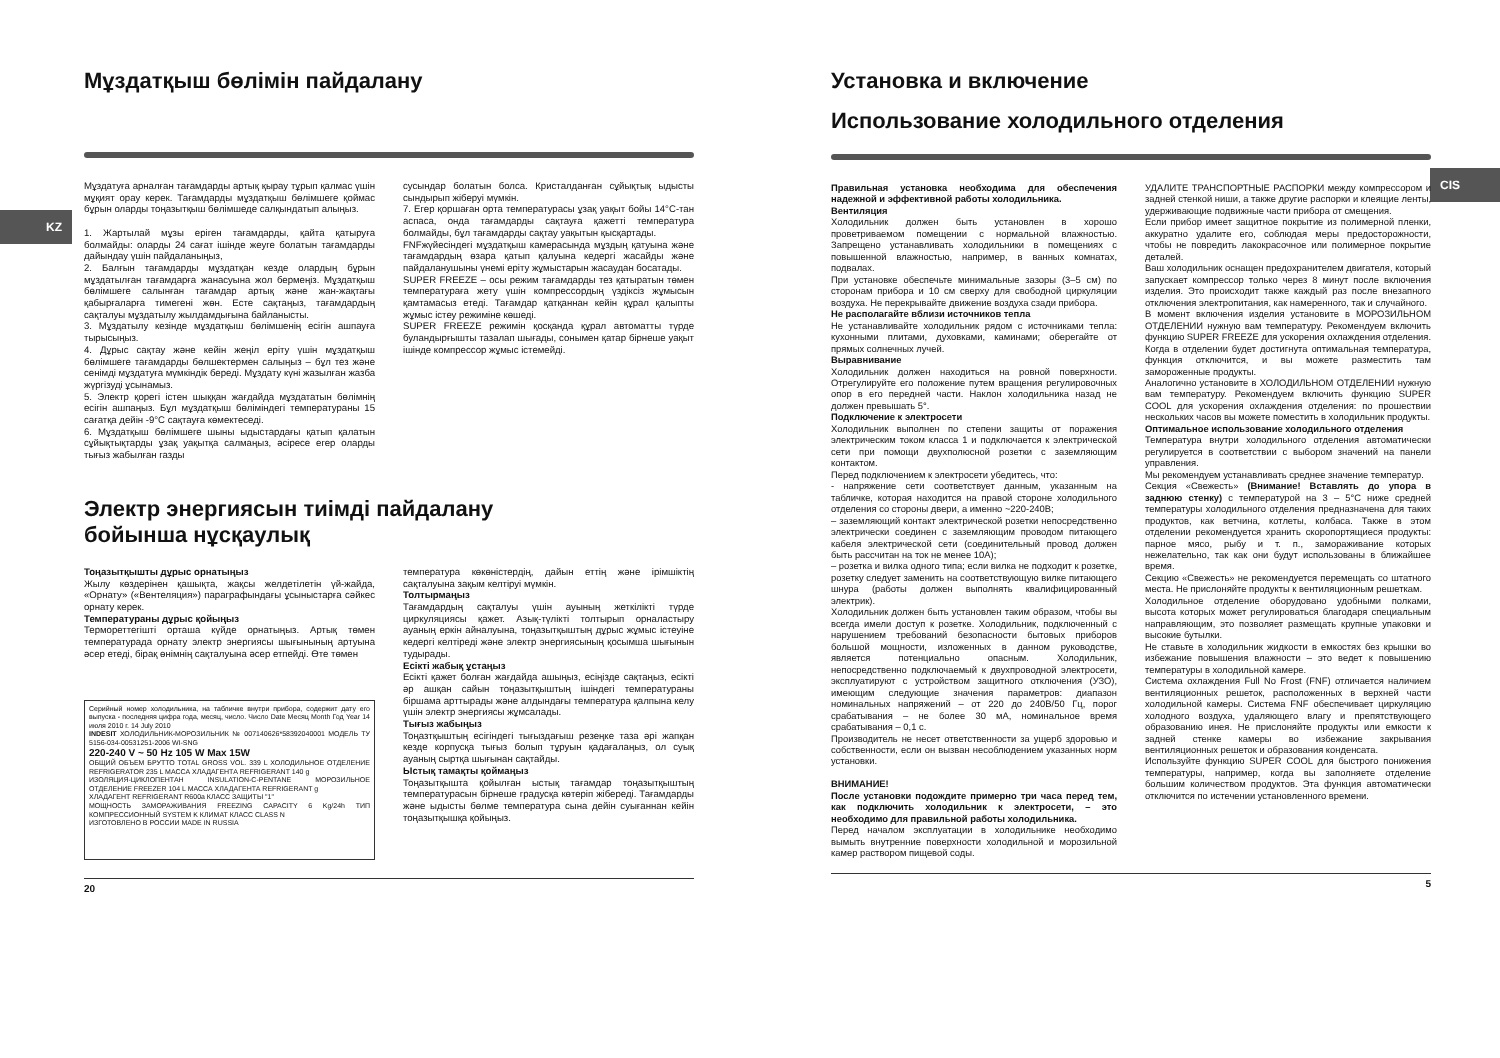KZ
CIS
Мұздатқыш бөлімін пайдалану
Мұздатуға арналған тағамдарды артық қырау тұрып қалмас үшін мұқият орау керек. Тағамдарды мұздатқыш бөлімшеге қоймас бұрын оларды тоңазытқыш бөлімшеде салқындатып алыңыз.
1. Жартылай мұзы еріген тағамдарды, қайта қатыруға болмайды: оларды 24 сағат ішінде жеуге болатын тағамдарды дайындау үшін пайдаланыңыз,
2. Балғын тағамдарды мұздатқан кезде олардың бұрын мұздатылған тағамдарға жанасуына жол бермеңіз. Мұздатқыш бөлімшеге салынған тағамдар артық және жан-жақтағы қабырғаларға тимегені жөн. Есте сақтаңыз, тағамдардың сақталуы мұздатылу жылдамдығына байланысты.
3. Мұздатылу кезінде мұздатқыш бөлімшенің есігін ашпауға тырысыңыз.
4. Дұрыс сақтау және кейін жеңіл еріту үшін мұздатқыш бөлімшеге тағамдарды бөлшектермен салыңыз – бұл тез және сенімді мұздатуға мүмкіндік береді. Мұздату күні жазылған жазба жүргізуді ұсынамыз.
5. Электр қорегі істен шыққан жағдайда мұздататын бөлімнің есігін ашпаңыз. Бұл мұздатқыш бөліміндегі температураны 15 сағатқа дейін -9°C сақтауға көмектеседі.
6. Мұздатқыш бөлімшеге шыны ыдыстардағы қатып қалатын сұйықтықтарды ұзақ уақытқа салмаңыз, әсіресе егер оларды тығыз жабылған газды
сусындар болатын болса. Кристалданған сұйықтық ыдысты сындырып жіберуі мүмкін.
7. Егер қоршаған орта температурасы ұзақ уақыт бойы 14°C-тан аспаса, онда тағамдарды сақтауға қажетті температура болмайды, бұл тағамдарды сақтау уақытын қысқартады.
FNFжүйесіндегі мұздатқыш камерасында мұздың қатуына және тағамдардың өзара қатып қалуына кедергі жасайды және пайдаланушыны үнемі еріту жұмыстарын жасаудан босатады.
SUPER FREEZE – осы режим тағамдарды тез қатыратын төмен температураға жету үшін компрессордың үздіксіз жұмысын қамтамасыз етеді. Тағамдар қатқаннан кейін құрал қалыпты жұмыс істеу режиміне көшеді.
SUPER FREEZE режимін қосқанда құрал автоматты түрде буландырғышты тазалап шығады, сонымен қатар бірнеше уақыт ішінде компрессор жұмыс істемейді.
Электр энергиясын тиімді пайдалану
бойынша нұсқаулық
Тоңазытқышты дұрыс орнатыңыз
Жылу көздерінен қашықта, жақсы желдетілетін үй-жайда, «Орнату» («Вентеляция») параграфындағы ұсыныстарға сәйкес орнату керек.
Температураны дұрыс қойыңыз
Термореттегішті орташа күйде орнатыңыз. Артық төмен температурада орнату электр энергиясы шығынының артуына әсер етеді, бірақ өнімнің сақталуына әсер етпейді. Өте төмен
Серийный номер холодильника, на табличке внутри прибора, содержит дату его выпуска - последняя цифра года, месяц, число. Число Date Месяц Month Год Year 14 июля 2010 г. 14 July 2010
INDESIT ХОЛОДИЛЬНИК-МОРОЗИЛЬНИК № 007140626*58392040001 МОДЕЛЬ ТУ 5156-034-00531251-2006 WI-SNG
220-240 V ~ 50 Hz 105 W Max 15W
ОБЩИЙ ОБЪЕМ БРУТТО TOTAL GROSS VOL. 339 L ХОЛОДИЛЬНОЕ ОТДЕЛЕНИЕ REFRIGERATOR 235 L МАССА ХЛАДАГЕНТА REFRIGERANT 140 g
ИЗОЛЯЦИЯ-ЦИКЛОПЕНТАН INSULATION-C-PENTANE МОРОЗИЛЬНОЕ ОТДЕЛЕНИЕ FREEZER 104 L МАССА ХЛАДАГЕНТА REFRIGERANT g
ХЛАДАГЕНТ REFRIGERANT R600a КЛАСС ЗАЩИТЫ "1"
МОЩНОСТЬ ЗАМОРАЖИВАНИЯ FREEZING CAPACITY 6 Kg/24h ТИП КОМПРЕССИОННЫЙ SYSTEM K КЛИМАТ КЛАСС CLASS N
ИЗГОТОВЛЕНО В РОССИИ MADE IN RUSSIA
температура көкөністердің, дайын еттің және ірімшіктің сақталуына зақым келтіруі мүмкін.
Толтырмаңыз
Тағамдардың сақталуы үшін ауының жеткілікті түрде циркуляциясы қажет. Азық-түлікті толтырып орналастыру ауаның еркін айналуына, тоңазытқыштың дұрыс жұмыс істеуіне кедергі келтіреді және электр энергиясының қосымша шығынын тудырады.
Есікті жабық ұстаңыз
Есікті қажет болған жағдайда ашыңыз, есіңізде сақтаңыз, есікті әр ашқан сайын тоңазытқыштың ішіндегі температураны біршама арттырады және алдындағы температура қалпына келу үшін электр энергиясы жұмсалады.
Тығыз жабыңыз
Тоңазтқыштың есігіндегі тығыздағыш резеңке таза әрі жапқан кезде корпусқа тығыз болып тұруын қадағалаңыз, ол суық ауаның сыртқа шығынан сақтайды.
Ыстық тамақты қоймаңыз
Тоңазытқышта қойылған ыстық тағамдар тоңазытқыштың температурасын бірнеше градусқа көтеріп жібереді. Тағамдарды және ыдысты бөлме температура сына дейін суығаннан кейін тоңазытқышқа қойыңыз.
20
Установка и включение
Использование холодильного отделения
Правильная установка необходима для обеспечения надежной и эффективной работы холодильника.
Вентиляция
Холодильник должен быть установлен в хорошо проветриваемом помещении с нормальной влажностью. Запрещено устанавливать холодильники в помещениях с повышенной влажностью, например, в ванных комнатах, подвалах.
При установке обеспечьте минимальные зазоры (3–5 см) по сторонам прибора и 10 см сверху для свободной циркуляции воздуха. Не перекрывайте движение воздуха сзади прибора.
Не располагайте вблизи источников тепла
Не устанавливайте холодильник рядом с источниками тепла: кухонными плитами, духовками, каминами; оберегайте от прямых солнечных лучей.
Выравнивание
Холодильник должен находиться на ровной поверхности. Отрегулируйте его положение путем вращения регулировочных опор в его передней части. Наклон холодильника назад не должен превышать 5°.
Подключение к электросети
Холодильник выполнен по степени защиты от поражения электрическим током класса 1 и подключается к электрической сети при помощи двухполюсной розетки с заземляющим контактом.
Перед подключением к электросети убедитесь, что:
- напряжение сети соответствует данным, указанным на табличке, которая находится на правой стороне холодильного отделения со стороны двери, а именно ~220-240В;
– заземляющий контакт электрической розетки непосредственно электрически соединен с заземляющим проводом питающего кабеля электрической сети (соединительный провод должен быть рассчитан на ток не менее 10А);
– розетка и вилка одного типа; если вилка не подходит к розетке, розетку следует заменить на соответствующую вилке питающего шнура (работы должен выполнять квалифицированный электрик).
Холодильник должен быть установлен таким образом, чтобы вы всегда имели доступ к розетке. Холодильник, подключенный с нарушением требований безопасности бытовых приборов большой мощности, изложенных в данном руководстве, является потенциально опасным. Холодильник, непосредственно подключаемый к двухпроводной электросети, эксплуатируют с устройством защитного отключения (УЗО), имеющим следующие значения параметров: диапазон номинальных напряжений – от 220 до 240В/50 Гц, порог срабатывания – не более 30 мА, номинальное время срабатывания – 0,1 с.
Производитель не несет ответственности за ущерб здоровью и собственности, если он вызван несоблюдением указанных норм установки.
ВНИМАНИЕ!
После установки подождите примерно три часа перед тем, как подключить холодильник к электросети, – это необходимо для правильной работы холодильника.
Перед началом эксплуатации в холодильнике необходимо вымыть внутренние поверхности холодильной и морозильной камер раствором пищевой соды.
УДАЛИТЕ ТРАНСПОРТНЫЕ РАСПОРКИ между компрессором и задней стенкой ниши, а также другие распорки и клеящие ленты, удерживающие подвижные части прибора от смещения.
Если прибор имеет защитное покрытие из полимерной пленки, аккуратно удалите его, соблюдая меры предосторожности, чтобы не повредить лакокрасочное или полимерное покрытие деталей.
Ваш холодильник оснащен предохранителем двигателя, который запускает компрессор только через 8 минут после включения изделия. Это происходит также каждый раз после внезапного отключения электропитания, как намеренного, так и случайного.
В момент включения изделия установите в МОРОЗИЛЬНОМ ОТДЕЛЕНИИ нужную вам температуру. Рекомендуем включить функцию SUPER FREEZE для ускорения охлаждения отделения. Когда в отделении будет достигнута оптимальная температура, функция отключится, и вы можете разместить там замороженные продукты.
Аналогично установите в ХОЛОДИЛЬНОМ ОТДЕЛЕНИИ нужную вам температуру. Рекомендуем включить функцию SUPER COOL для ускорения охлаждения отделения: по прошествии нескольких часов вы можете поместить в холодильник продукты.
Оптимальное использование холодильного отделения
Температура внутри холодильного отделения автоматически регулируется в соответствии с выбором значений на панели управления.
Мы рекомендуем устанавливать среднее значение температур.
Секция «Свежесть» (Внимание! Вставлять до упора в заднюю стенку) с температурой на 3 – 5°С ниже средней температуры холодильного отделения предназначена для таких продуктов, как ветчина, котлеты, колбаса. Также в этом отделении рекомендуется хранить скоропортящиеся продукты: парное мясо, рыбу и т. п., замораживание которых нежелательно, так как они будут использованы в ближайшее время.
Секцию «Свежесть» не рекомендуется перемещать со штатного места. Не прислоняйте продукты к вентиляционным решеткам.
Холодильное отделение оборудовано удобными полками, высота которых может регулироваться благодаря специальным направляющим, это позволяет размещать крупные упаковки и высокие бутылки.
Не ставьте в холодильник жидкости в емкостях без крышки во избежание повышения влажности – это ведет к повышению температуры в холодильной камере.
Система охлаждения Full No Frost (FNF) отличается наличием вентиляционных решеток, расположенных в верхней части холодильной камеры. Система FNF обеспечивает циркуляцию холодного воздуха, удаляющего влагу и препятствующего образованию инея. Не прислоняйте продукты или емкости к задней стенке камеры во избежание закрывания вентиляционных решеток и образования конденсата.
Используйте функцию SUPER COOL для быстрого понижения температуры, например, когда вы заполняете отделение большим количеством продуктов. Эта функция автоматически отключится по истечении установленного времени.
5